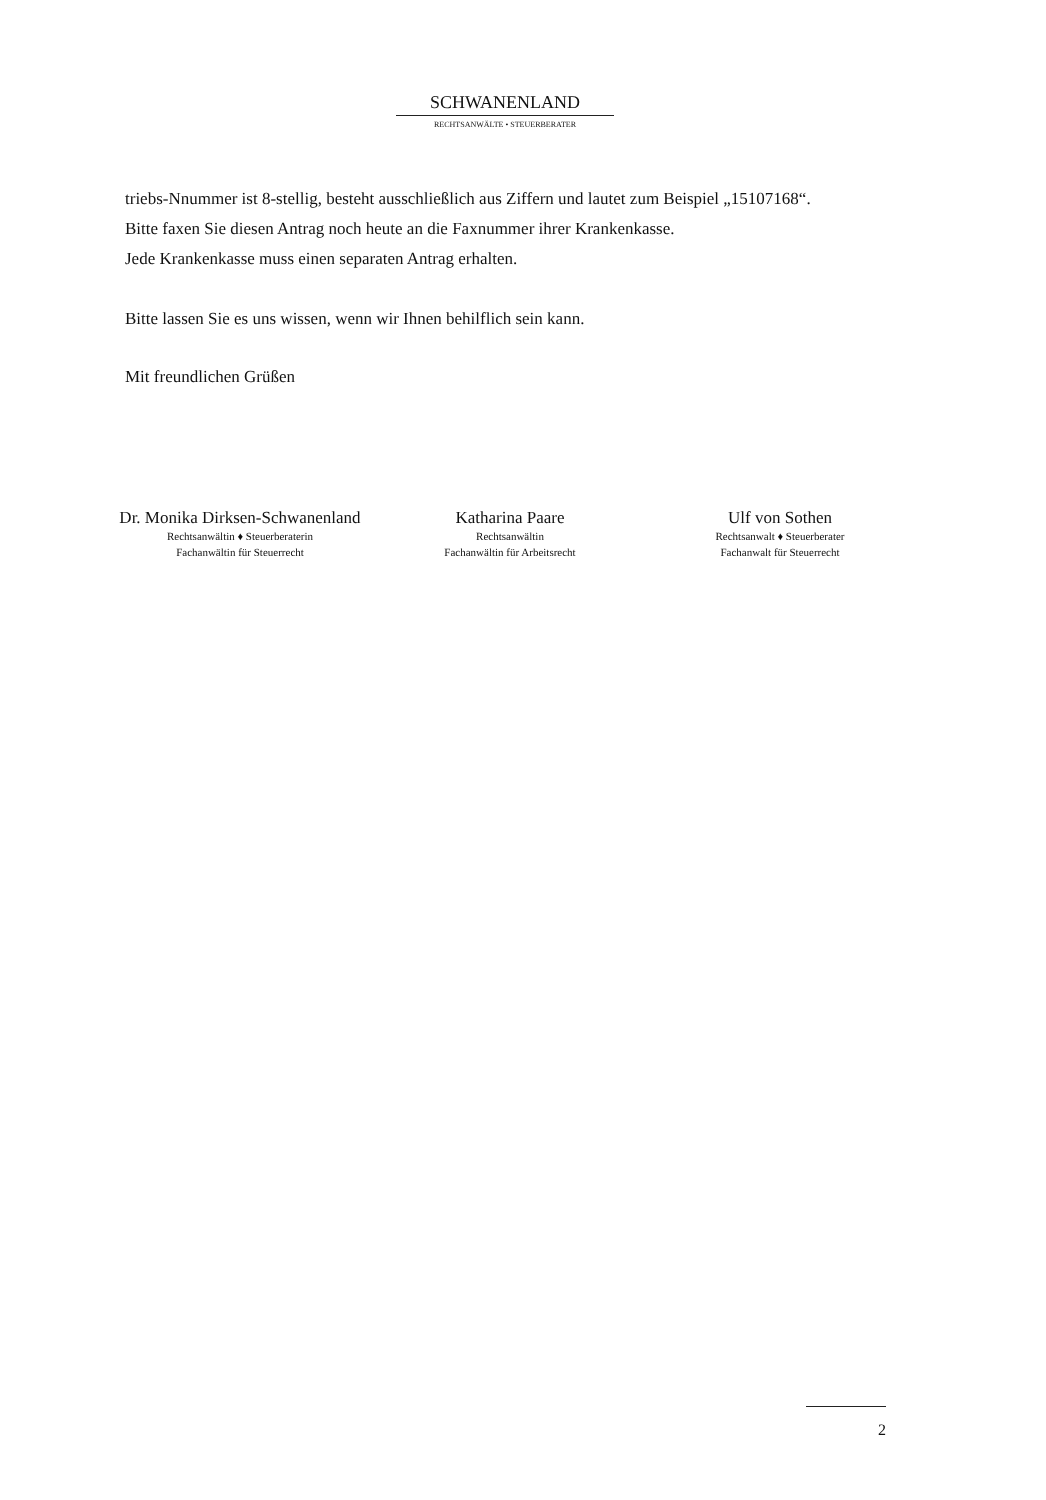SCHWANENLAND
RECHTSANWÄLTE • STEUERBERATER
triebs-Nnummer ist 8-stellig, besteht ausschließlich aus Ziffern und lautet zum Beispiel „15107168“.
Bitte faxen Sie diesen Antrag noch heute an die Faxnummer ihrer Krankenkasse.
Jede Krankenkasse muss einen separaten Antrag erhalten.
Bitte lassen Sie es uns wissen, wenn wir Ihnen behilflich sein kann.
Mit freundlichen Grüßen
Dr. Monika Dirksen-Schwanenland
Rechtsanwältin ♦ Steuerberaterin
Fachanwältin für Steuerrecht
Katharina Paare
Rechtsanwältin
Fachanwältin für Arbeitsrecht
Ulf von Sothen
Rechtsanwalt ♦ Steuerberater
Fachanwalt für Steuerrecht
2